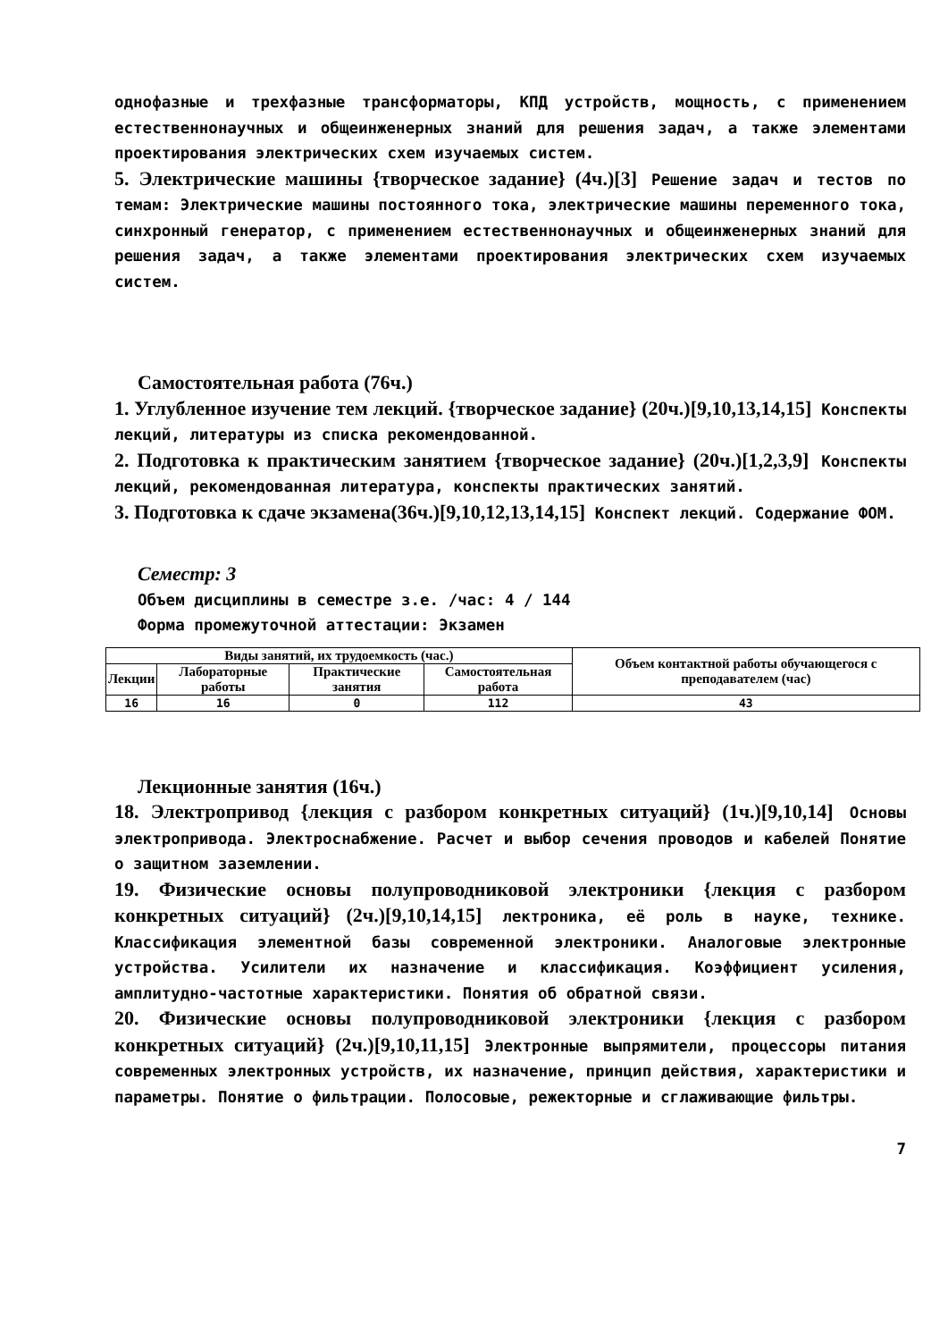однофазные и трехфазные трансформаторы, КПД устройств, мощность, с применением естественнонаучных и общеинженерных знаний для решения задач, а также элементами проектирования электрических схем изучаемых систем.
5. Электрические машины {творческое задание} (4ч.)[3] Решение задач и тестов по темам: Электрические машины постоянного тока, электрические машины переменного тока, синхронный генератор, с применением естественнонаучных и общеинженерных знаний для решения задач, а также элементами проектирования электрических схем изучаемых систем.
Самостоятельная работа (76ч.)
1. Углубленное изучение тем лекций. {творческое задание} (20ч.)[9,10,13,14,15] Конспекты лекций, литературы из списка рекомендованной.
2. Подготовка к практическим занятием {творческое задание} (20ч.)[1,2,3,9] Конспекты лекций, рекомендованная литература, конспекты практических занятий.
3. Подготовка к сдаче экзамена(36ч.)[9,10,12,13,14,15] Конспект лекций. Содержание ФОМ.
Семестр: 3
Объем дисциплины в семестре з.е. /час: 4 / 144
Форма промежуточной аттестации: Экзамен
| Виды занятий, их трудоемкость (час.) | | | | Объем контактной работы обучающегося с преподавателем (час) |
| --- | --- | --- | --- | --- |
| Лекции | Лабораторные работы | Практические занятия | Самостоятельная работа | |
| 16 | 16 | 0 | 112 | 43 |
Лекционные занятия (16ч.)
18. Электропривод {лекция с разбором конкретных ситуаций} (1ч.)[9,10,14] Основы электропривода. Электроснабжение. Расчет и выбор сечения проводов и кабелей Понятие о защитном заземлении.
19. Физические основы полупроводниковой электроники {лекция с разбором конкретных ситуаций} (2ч.)[9,10,14,15] лектроника, её роль в науке, технике. Классификация элементной базы современной электроники. Аналоговые электронные устройства. Усилители их назначение и классификация. Коэффициент усиления, амплитудно-частотные характеристики. Понятия об обратной связи.
20. Физические основы полупроводниковой электроники {лекция с разбором конкретных ситуаций} (2ч.)[9,10,11,15] Электронные выпрямители, процессоры питания современных электронных устройств, их назначение, принцип действия, характеристики и параметры. Понятие о фильтрации. Полосовые, режекторные и сглаживающие фильтры.
7